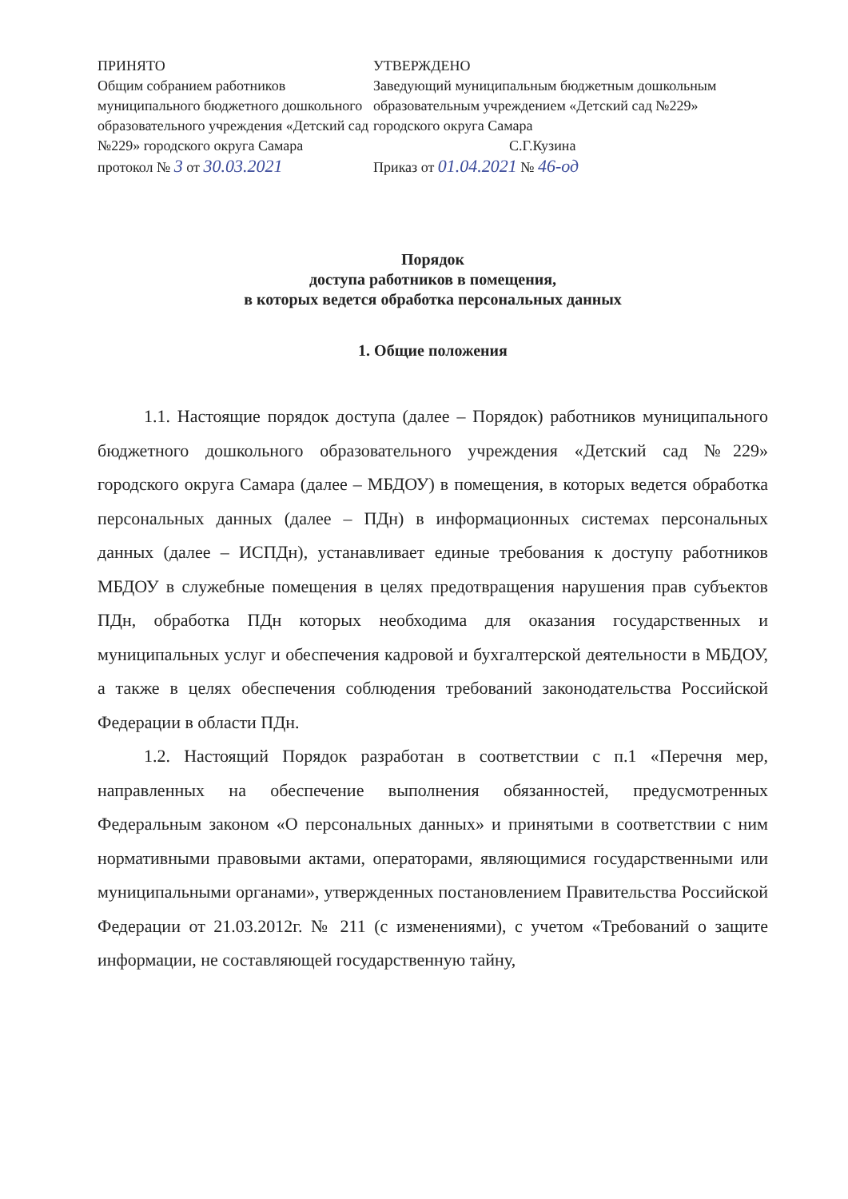ПРИНЯТО
Общим собранием работников муниципального бюджетного дошкольного образовательного учреждения «Детский сад №229» городского округа Самара
протокол № 3 от 30.03.2021
УТВЕРЖДЕНО
Заведующий муниципальным бюджетным дошкольным образовательным учреждением «Детский сад №229» городского округа Самара
С.Г.Кузина
Приказ от 01.04.2021 № 46-од
Порядок
доступа работников в помещения,
в которых ведется обработка персональных данных
1. Общие положения
1.1. Настоящие порядок доступа (далее – Порядок) работников муниципального бюджетного дошкольного образовательного учреждения «Детский сад №229» городского округа Самара (далее – МБДОУ) в помещения, в которых ведется обработка персональных данных (далее – ПДн) в информационных системах персональных данных (далее – ИСПДн), устанавливает единые требования к доступу работников МБДОУ в служебные помещения в целях предотвращения нарушения прав субъектов ПДн, обработка ПДн которых необходима для оказания государственных и муниципальных услуг и обеспечения кадровой и бухгалтерской деятельности в МБДОУ, а также в целях обеспечения соблюдения требований законодательства Российской Федерации в области ПДн.
1.2. Настоящий Порядок разработан в соответствии с п.1 «Перечня мер, направленных на обеспечение выполнения обязанностей, предусмотренных Федеральным законом «О персональных данных» и принятыми в соответствии с ним нормативными правовыми актами, операторами, являющимися государственными или муниципальными органами», утвержденных постановлением Правительства Российской Федерации от 21.03.2012г. № 211 (с изменениями), с учетом «Требований о защите информации, не составляющей государственную тайну,